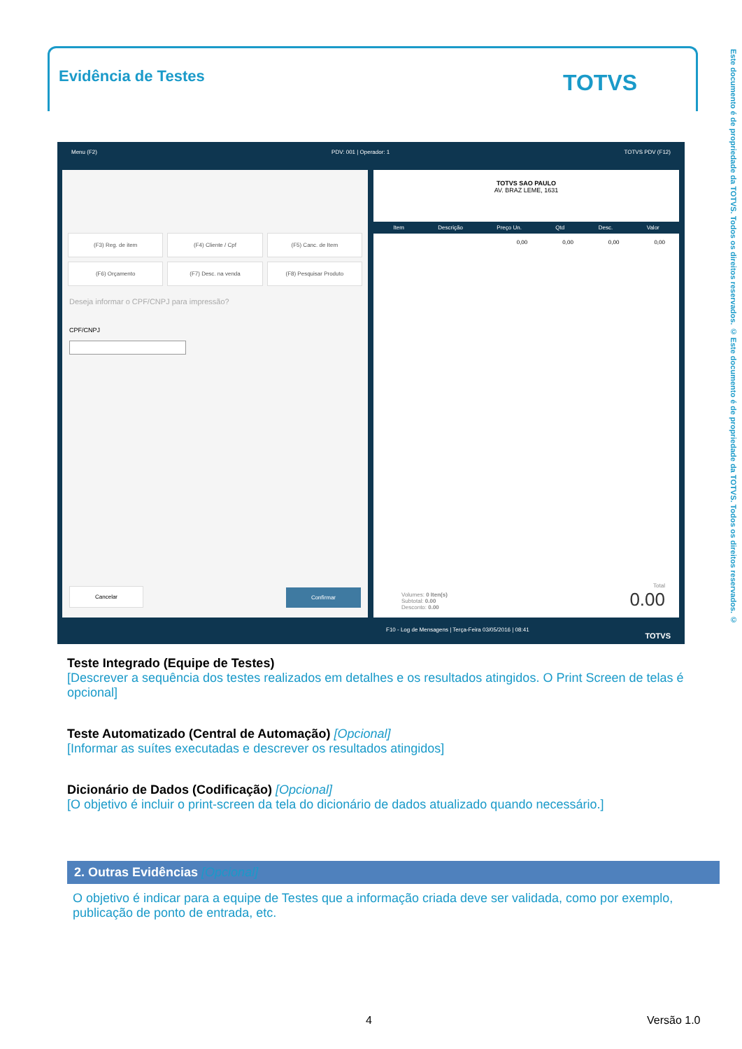Evidência de Testes TOTVS
Este documento é de propriedade da TOTVS. Todos os direitos reservados. © Este documento é de propriedade da TOTVS. Todos os direitos reservados. ©
Menu (F2) PDV: 001 | Operador: 1 TOTVS PDV (F12)
(F3) Reg. de item
(F4) Cliente / Cpf
(F5) Canc. de Item
(F6) Orçamento
(F7) Desc. na venda
(F8) Pesquisar Produto
Deseja informar o CPF/CNPJ para impressão?
CPF/CNPJ
Cancelar Confirmar
TOTVS SAO PAULO
AV. BRAZ LEME, 1631
Item Descrição Preço Un. Qtd Desc. Valor
0,00 0,00 0,00 0,00
Volumes: 0 Iten(s)
Subtotal: 0.00
Desconto: 0.00
Total
0.00
F10 - Log de Mensagens | Terça-Feira 03/05/2016 | 08:41
TOTVS
Teste Integrado (Equipe de Testes)
[Descrever a sequência dos testes realizados em detalhes e os resultados atingidos. O Print Screen de telas é opcional]
Teste Automatizado (Central de Automação) [Opcional]
[Informar as suítes executadas e descrever os resultados atingidos]
Dicionário de Dados (Codificação) [Opcional]
[O objetivo é incluir o print-screen da tela do dicionário de dados atualizado quando necessário.]
2. Outras Evidências [Opcional]
O objetivo é indicar para a equipe de Testes que a informação criada deve ser validada, como por exemplo, publicação de ponto de entrada, etc.
4 Versão 1.0